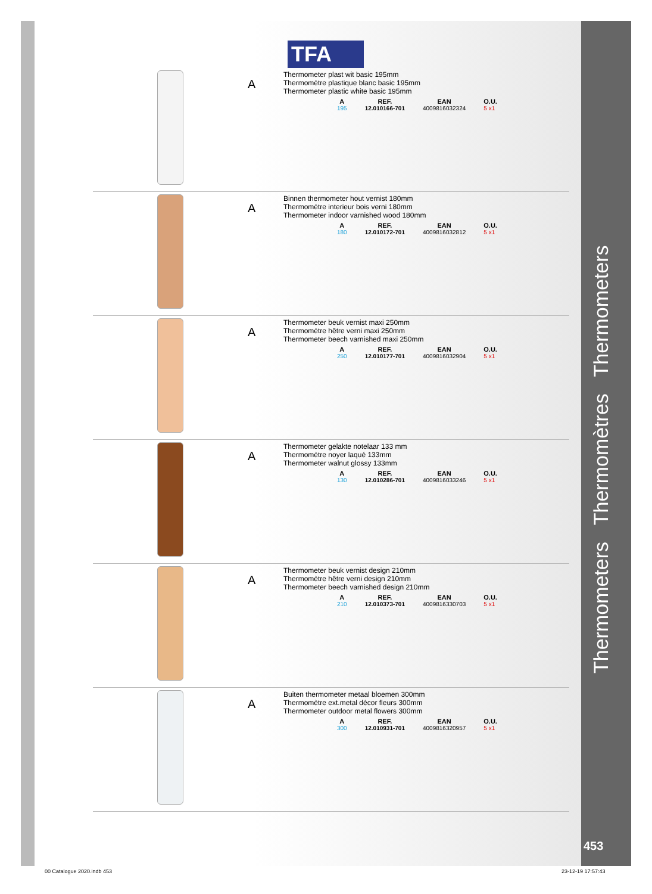TFA
A
Thermometer plast wit basic 195mm
Thermomètre plastique blanc basic 195mm
Thermometer plastic white basic 195mm
| A | REF. | EAN | O.U. |
| --- | --- | --- | --- |
| 195 | 12.010166-701 | 4009816032324 | 5 x1 |
A
Binnen thermometer hout vernist 180mm
Thermomètre interieur bois verni 180mm
Thermometer indoor varnished wood 180mm
| A | REF. | EAN | O.U. |
| --- | --- | --- | --- |
| 180 | 12.010172-701 | 4009816032812 | 5 x1 |
A
Thermometer beuk vernist maxi 250mm
Thermomètre hêtre verni maxi 250mm
Thermometer beech varnished maxi 250mm
| A | REF. | EAN | O.U. |
| --- | --- | --- | --- |
| 250 | 12.010177-701 | 4009816032904 | 5 x1 |
A
Thermometer gelakte notelaar 133 mm
Thermomètre noyer laqué 133mm
Thermometer walnut glossy 133mm
| A | REF. | EAN | O.U. |
| --- | --- | --- | --- |
| 130 | 12.010286-701 | 4009816033246 | 5 x1 |
A
Thermometer beuk vernist design 210mm
Thermomètre hêtre verni design 210mm
Thermometer beech varnished design 210mm
| A | REF. | EAN | O.U. |
| --- | --- | --- | --- |
| 210 | 12.010373-701 | 4009816330703 | 5 x1 |
A
Buiten thermometer metaal bloemen 300mm
Thermomètre ext.metal décor fleurs 300mm
Thermometer outdoor metal flowers 300mm
| A | REF. | EAN | O.U. |
| --- | --- | --- | --- |
| 300 | 12.010931-701 | 4009816320957 | 5 x1 |
Thermometers Thermomètres Thermometers
453
00 Catalogue 2020.indb 453 23-12-19 17:57:43